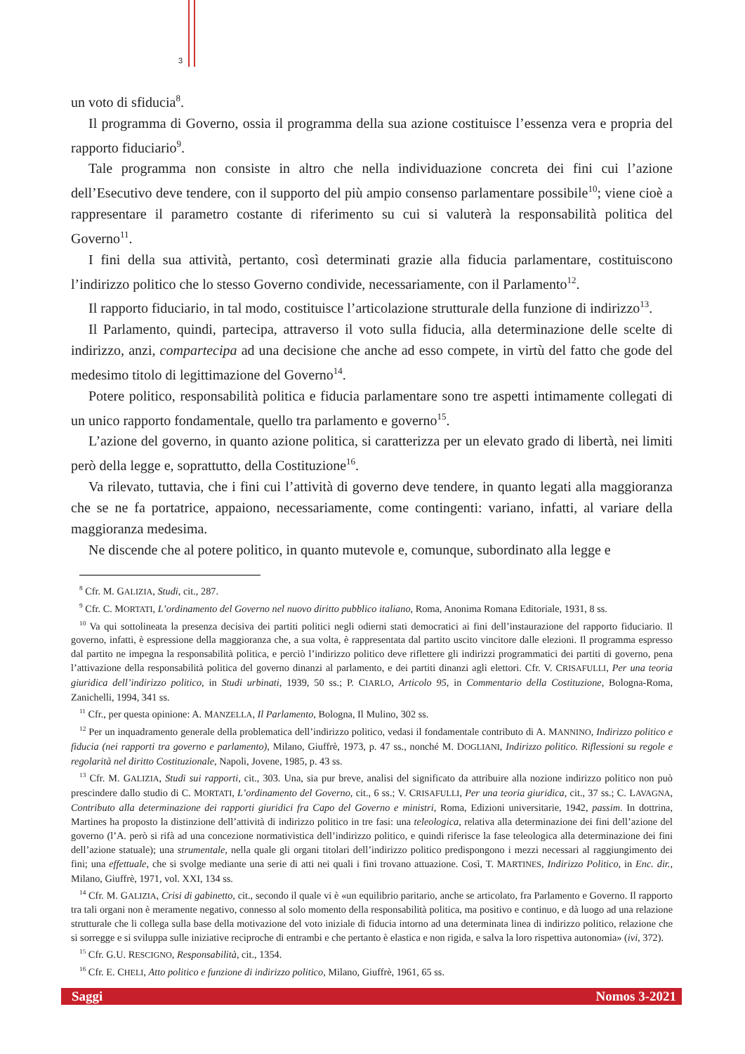3
un voto di sfiducia<sup>8</sup>.
Il programma di Governo, ossia il programma della sua azione costituisce l’essenza vera e propria del rapporto fiduciario<sup>9</sup>.
Tale programma non consiste in altro che nella individuazione concreta dei fini cui l’azione dell’Esecutivo deve tendere, con il supporto del più ampio consenso parlamentare possibile<sup>10</sup>; viene cioè a rappresentare il parametro costante di riferimento su cui si valuterà la responsabilità politica del Governo<sup>11</sup>.
I fini della sua attività, pertanto, così determinati grazie alla fiducia parlamentare, costituiscono l’indirizzo politico che lo stesso Governo condivide, necessariamente, con il Parlamento<sup>12</sup>.
Il rapporto fiduciario, in tal modo, costituisce l’articolazione strutturale della funzione di indirizzo<sup>13</sup>.
Il Parlamento, quindi, partecipa, attraverso il voto sulla fiducia, alla determinazione delle scelte di indirizzo, anzi, compartecipa ad una decisione che anche ad esso compete, in virtù del fatto che gode del medesimo titolo di legittimazione del Governo<sup>14</sup>.
Potere politico, responsabilità politica e fiducia parlamentare sono tre aspetti intimamente collegati di un unico rapporto fondamentale, quello tra parlamento e governo<sup>15</sup>.
L’azione del governo, in quanto azione politica, si caratterizza per un elevato grado di libertà, nei limiti però della legge e, soprattutto, della Costituzione<sup>16</sup>.
Va rilevato, tuttavia, che i fini cui l’attività di governo deve tendere, in quanto legati alla maggioranza che se ne fa portatrice, appaiono, necessariamente, come contingenti: variano, infatti, al variare della maggioranza medesima.
Ne discende che al potere politico, in quanto mutevole e, comunque, subordinato alla legge e
<sup>8</sup> Cfr. M. GALIZIA, Studi, cit., 287.
<sup>9</sup> Cfr. C. MORTATI, L’ordinamento del Governo nel nuovo diritto pubblico italiano, Roma, Anonima Romana Editoriale, 1931, 8 ss.
<sup>10</sup> Va qui sottolineata la presenza decisiva dei partiti politici negli odierni stati democratici ai fini dell’instaurazione del rapporto fiduciario. Il governo, infatti, è espressione della maggioranza che, a sua volta, è rappresentata dal partito uscito vincitore dalle elezioni. Il programma espresso dal partito ne impegna la responsabilità politica, e perciò l’indirizzo politico deve riflettere gli indirizzi programmatici dei partiti di governo, pena l’attivazione della responsabilità politica del governo dinanzi al parlamento, e dei partiti dinanzi agli elettori. Cfr. V. CRISAFULLI, Per una teoria giuridica dell’indirizzo politico, in Studi urbinati, 1939, 50 ss.; P. CIARLO, Articolo 95, in Commentario della Costituzione, Bologna-Roma, Zanichelli, 1994, 341 ss.
<sup>11</sup> Cfr., per questa opinione: A. MANZELLA, Il Parlamento, Bologna, Il Mulino, 302 ss.
<sup>12</sup> Per un inquadramento generale della problematica dell’indirizzo politico, vedasi il fondamentale contributo di A. MANNINO, Indirizzo politico e fiducia (nei rapporti tra governo e parlamento), Milano, Giuffrè, 1973, p. 47 ss., nonché M. DOGLIANI, Indirizzo politico. Riflessioni su regole e regolarità nel diritto Costituzionale, Napoli, Jovene, 1985, p. 43 ss.
<sup>13</sup> Cfr. M. GALIZIA, Studi sui rapporti, cit., 303. Una, sia pur breve, analisi del significato da attribuire alla nozione indirizzo politico non può prescindere dallo studio di C. MORTATI, L’ordinamento del Governo, cit., 6 ss.; V. CRISAFULLI, Per una teoria giuridica, cit., 37 ss.; C. LAVAGNA, Contributo alla determinazione dei rapporti giuridici fra Capo del Governo e ministri, Roma, Edizioni universitarie, 1942, passim. In dottrina, Martines ha proposto la distinzione dell’attività di indirizzo politico in tre fasi: una teleologica, relativa alla determinazione dei fini dell’azione del governo (l’A. però si rifà ad una concezione normativistica dell’indirizzo politico, e quindi riferisce la fase teleologica alla determinazione dei fini dell’azione statuale); una strumentale, nella quale gli organi titolari dell’indirizzo politico predispongono i mezzi necessari al raggiungimento dei fini; una effettuale, che si svolge mediante una serie di atti nei quali i fini trovano attuazione. Così, T. MARTINES, Indirizzo Politico, in Enc. dir., Milano, Giuffrè, 1971, vol. XXI, 134 ss.
<sup>14</sup> Cfr. M. GALIZIA, Crisi di gabinetto, cit., secondo il quale vi è «un equilibrio paritario, anche se articolato, fra Parlamento e Governo. Il rapporto tra tali organi non è meramente negativo, connesso al solo momento della responsabilità politica, ma positivo e continuo, e dà luogo ad una relazione strutturale che li collega sulla base della motivazione del voto iniziale di fiducia intorno ad una determinata linea di indirizzo politico, relazione che si sorregge e si sviluppa sulle iniziative reciproche di entrambi e che pertanto è elastica e non rigida, e salva la loro rispettiva autonomia» (ivi, 372).
<sup>15</sup> Cfr. G.U. RESCIGNO, Responsabilità, cit., 1354.
<sup>16</sup> Cfr. E. CHELI, Atto politico e funzione di indirizzo politico, Milano, Giuffrè, 1961, 65 ss.
Saggi Nomos 3-2021